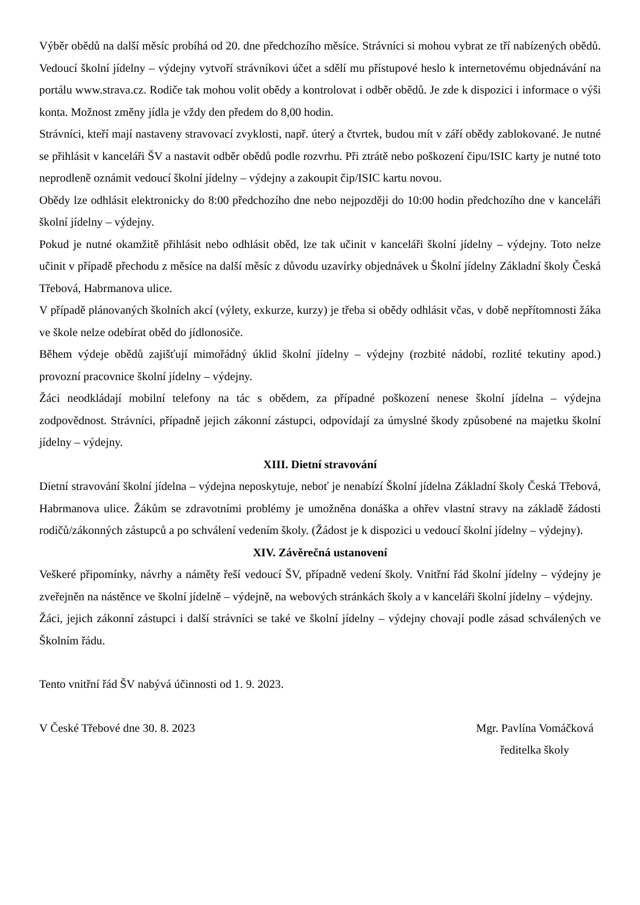Výběr obědů na další měsíc probíhá od 20. dne předchozího měsíce. Strávníci si mohou vybrat ze tří nabízených obědů. Vedoucí školní jídelny – výdejny vytvoří strávníkovi účet a sdělí mu přístupové heslo k internetovému objednávání na portálu www.strava.cz. Rodiče tak mohou volit obědy a kontrolovat i odběr obědů. Je zde k dispozici i informace o výši konta. Možnost změny jídla je vždy den předem do 8,00 hodin.
Strávníci, kteří mají nastaveny stravovací zvyklosti, např. úterý a čtvrtek, budou mít v září obědy zablokované. Je nutné se přihlásit v kanceláři ŠV a nastavit odběr obědů podle rozvrhu. Při ztrátě nebo poškození čipu/ISIC karty je nutné toto neprodleně oznámit vedoucí školní jídelny – výdejny a zakoupit čip/ISIC kartu novou.
Obědy lze odhlásit elektronicky do 8:00 předchozího dne nebo nejpozději do 10:00 hodin předchozího dne v kanceláři školní jídelny – výdejny.
Pokud je nutné okamžitě přihlásit nebo odhlásit oběd, lze tak učinit v kanceláři školní jídelny – výdejny. Toto nelze učinit v případě přechodu z měsíce na další měsíc z důvodu uzavírky objednávek u Školní jídelny Základní školy Česká Třebová, Habrmanova ulice.
V případě plánovaných školních akcí (výlety, exkurze, kurzy) je třeba si obědy odhlásit včas, v době nepřítomnosti žáka ve škole nelze odebírat oběd do jídlonosiče.
Během výdeje obědů zajišťují mimořádný úklid školní jídelny – výdejny (rozbité nádobí, rozlité tekutiny apod.) provozní pracovnice školní jídelny – výdejny.
Žáci neodkládají mobilní telefony na tác s obědem, za případné poškození nenese školní jídelna – výdejna zodpovědnost. Strávníci, případně jejich zákonní zástupci, odpovídají za úmyslné škody způsobené na majetku školní jídelny – výdejny.
XIII. Dietní stravování
Dietní stravování školní jídelna – výdejna neposkytuje, neboť je nenabízí Školní jídelna Základní školy Česká Třebová, Habrmanova ulice. Žákům se zdravotními problémy je umožněna donáška a ohřev vlastní stravy na základě žádosti rodičů/zákonných zástupců a po schválení vedením školy. (Žádost je k dispozici u vedoucí školní jídelny – výdejny).
XIV. Závěrečná ustanovení
Veškeré připomínky, návrhy a náměty řeší vedoucí ŠV, případně vedení školy. Vnitřní řád školní jídelny – výdejny je zveřejněn na nástěnce ve školní jídelně – výdejně, na webových stránkách školy a v kanceláři školní jídelny – výdejny.
Žáci, jejich zákonní zástupci i další strávníci se také ve školní jídelny – výdejny chovají podle zásad schválených ve Školním řádu.
Tento vnitřní řád ŠV nabývá účinnosti od 1. 9. 2023.
V České Třebové dne 30. 8. 2023
Mgr. Pavlína Vomáčková
ředitelka školy